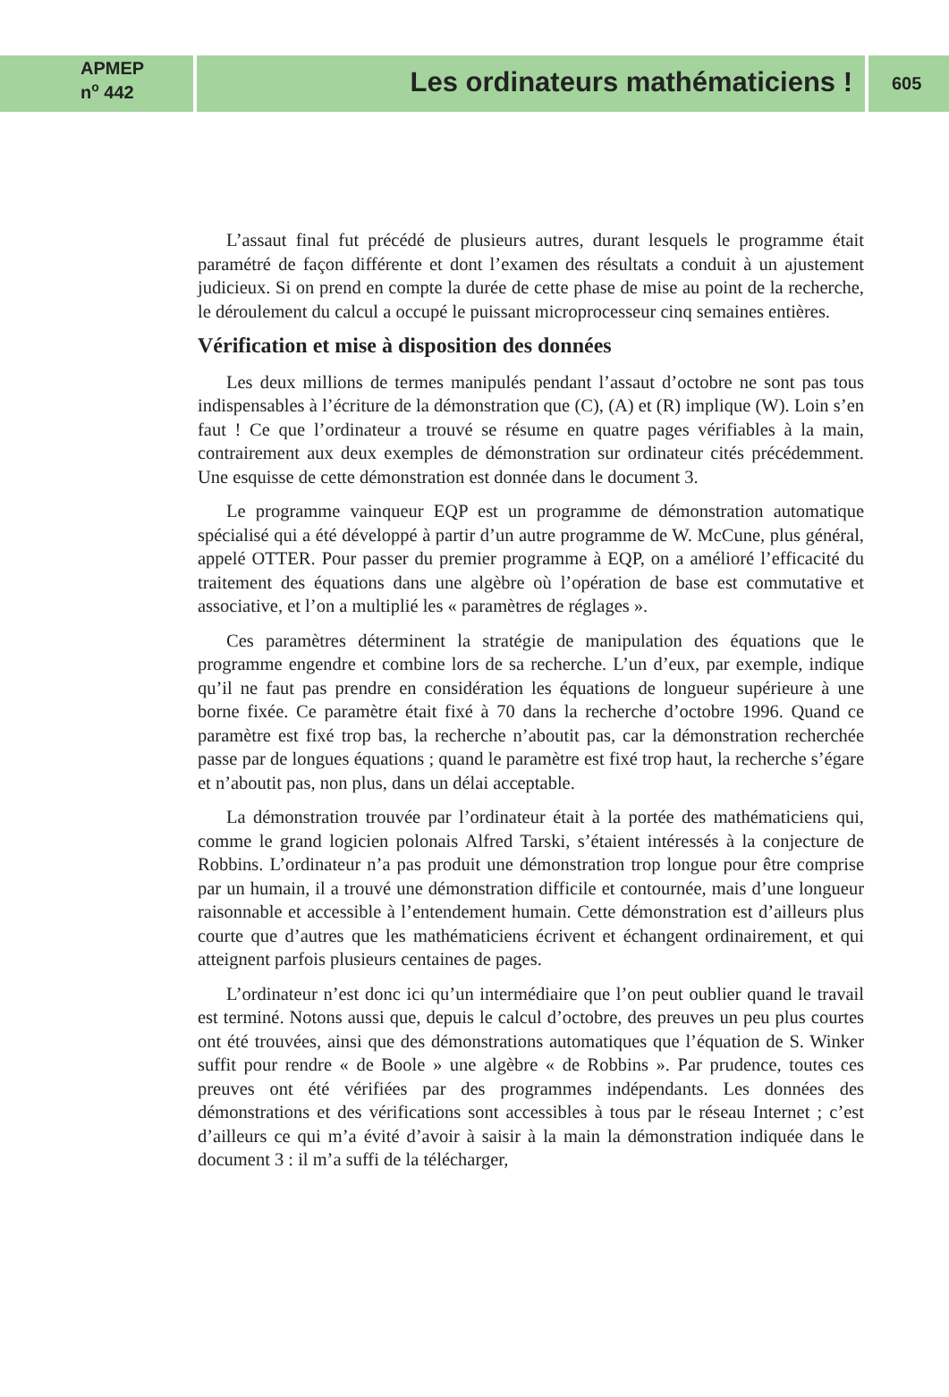APMEP
n<sup>o</sup> 442
Les ordinateurs mathématiciens !
605
L’assaut final fut précédé de plusieurs autres, durant lesquels le programme était paramétré de façon différente et dont l’examen des résultats a conduit à un ajustement judicieux. Si on prend en compte la durée de cette phase de mise au point de la recherche, le déroulement du calcul a occupé le puissant microprocesseur cinq semaines entières.
Vérification et mise à disposition des données
Les deux millions de termes manipulés pendant l’assaut d’octobre ne sont pas tous indispensables à l’écriture de la démonstration que (C), (A) et (R) implique (W). Loin s’en faut ! Ce que l’ordinateur a trouvé se résume en quatre pages vérifiables à la main, contrairement aux deux exemples de démonstration sur ordinateur cités précédemment. Une esquisse de cette démonstration est donnée dans le document 3.
Le programme vainqueur EQP est un programme de démonstration automatique spécialisé qui a été développé à partir d’un autre programme de W. McCune, plus général, appelé OTTER. Pour passer du premier programme à EQP, on a amélioré l’efficacité du traitement des équations dans une algèbre où l’opération de base est commutative et associative, et l’on a multiplié les « paramètres de réglages ».
Ces paramètres déterminent la stratégie de manipulation des équations que le programme engendre et combine lors de sa recherche. L’un d’eux, par exemple, indique qu’il ne faut pas prendre en considération les équations de longueur supérieure à une borne fixée. Ce paramètre était fixé à 70 dans la recherche d’octobre 1996. Quand ce paramètre est fixé trop bas, la recherche n’aboutit pas, car la démonstration recherchée passe par de longues équations ; quand le paramètre est fixé trop haut, la recherche s’égare et n’aboutit pas, non plus, dans un délai acceptable.
La démonstration trouvée par l’ordinateur était à la portée des mathématiciens qui, comme le grand logicien polonais Alfred Tarski, s’étaient intéressés à la conjecture de Robbins. L’ordinateur n’a pas produit une démonstration trop longue pour être comprise par un humain, il a trouvé une démonstration difficile et contournée, mais d’une longueur raisonnable et accessible à l’entendement humain. Cette démonstration est d’ailleurs plus courte que d’autres que les mathématiciens écrivent et échangent ordinairement, et qui atteignent parfois plusieurs centaines de pages.
L’ordinateur n’est donc ici qu’un intermédiaire que l’on peut oublier quand le travail est terminé. Notons aussi que, depuis le calcul d’octobre, des preuves un peu plus courtes ont été trouvées, ainsi que des démonstrations automatiques que l’équation de S. Winker suffit pour rendre « de Boole » une algèbre « de Robbins ». Par prudence, toutes ces preuves ont été vérifiées par des programmes indépendants. Les données des démonstrations et des vérifications sont accessibles à tous par le réseau Internet ; c’est d’ailleurs ce qui m’a évité d’avoir à saisir à la main la démonstration indiquée dans le document 3 : il m’a suffi de la télécharger,